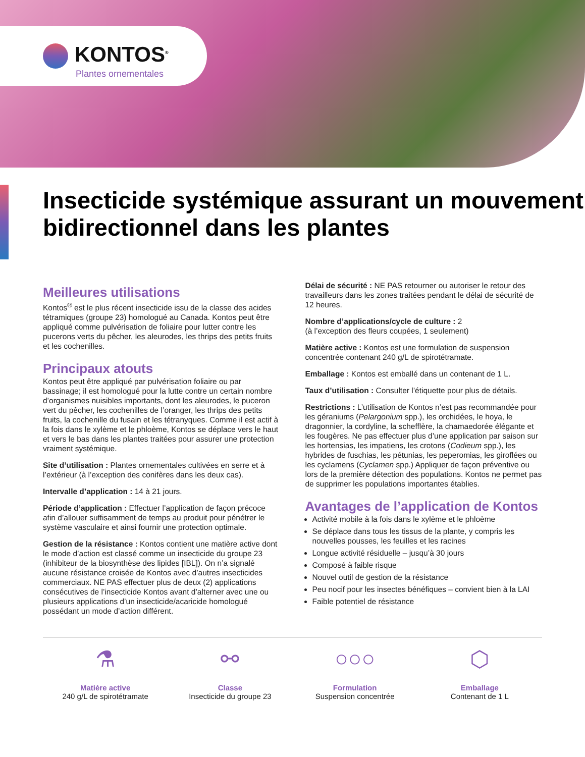KONTOS<sup>®</sup>
Plantes ornementales
Insecticide systémique assurant un mouvement bidirectionnel dans les plantes
Meilleures utilisations
Kontos<sup>®</sup> est le plus récent insecticide issu de la classe des acides tétramiques (groupe 23) homologué au Canada. Kontos peut être appliqué comme pulvérisation de foliaire pour lutter contre les pucerons verts du pêcher, les aleurodes, les thrips des petits fruits et les cochenilles.
Principaux atouts
Kontos peut être appliqué par pulvérisation foliaire ou par bassinage; il est homologué pour la lutte contre un certain nombre d’organismes nuisibles importants, dont les aleurodes, le puceron vert du pêcher, les cochenilles de l’oranger, les thrips des petits fruits, la cochenille du fusain et les tétranyques. Comme il est actif à la fois dans le xylème et le phloème, Kontos se déplace vers le haut et vers le bas dans les plantes traitées pour assurer une protection vraiment systémique.
Site d’utilisation : Plantes ornementales cultivées en serre et à l’extérieur (à l’exception des conifères dans les deux cas).
Intervalle d’application : 14 à 21 jours.
Période d’application : Effectuer l’application de façon précoce afin d’allouer suffisamment de temps au produit pour pénétrer le système vasculaire et ainsi fournir une protection optimale.
Gestion de la résistance : Kontos contient une matière active dont le mode d’action est classé comme un insecticide du groupe 23 (inhibiteur de la biosynthèse des lipides [IBL]). On n’a signalé aucune résistance croisée de Kontos avec d’autres insecticides commerciaux. NE PAS effectuer plus de deux (2) applications consécutives de l’insecticide Kontos avant d’alterner avec une ou plusieurs applications d’un insecticide/acaricide homologué possédant un mode d’action différent.
Délai de sécurité : NE PAS retourner ou autoriser le retour des travailleurs dans les zones traitées pendant le délai de sécurité de 12 heures.
Nombre d’applications/cycle de culture : 2
(à l’exception des fleurs coupées, 1 seulement)
Matière active : Kontos est une formulation de suspension concentrée contenant 240 g/L de spirotétramate.
Emballage : Kontos est emballé dans un contenant de 1 L.
Taux d’utilisation : Consulter l’étiquette pour plus de détails.
Restrictions : L’utilisation de Kontos n’est pas recommandée pour les géraniums (Pelargonium spp.), les orchidées, le hoya, le dragonnier, la cordyline, la schefflère, la chamaedorée élégante et les fougères. Ne pas effectuer plus d’une application par saison sur les hortensias, les impatiens, les crotons (Codieum spp.), les hybrides de fuschias, les pétunias, les peperomias, les giroflées ou les cyclamens (Cyclamen spp.) Appliquer de façon préventive ou lors de la première détection des populations. Kontos ne permet pas de supprimer les populations importantes établies.
Avantages de l’application de Kontos
Activité mobile à la fois dans le xylème et le phloème
Se déplace dans tous les tissus de la plante, y compris les nouvelles pousses, les feuilles et les racines
Longue activité résiduelle – jusqu’à 30 jours
Composé à faible risque
Nouvel outil de gestion de la résistance
Peu nocif pour les insectes bénéfiques – convient bien à la LAI
Faible potentiel de résistance
⚗
Matière active
240 g/L de spirotétramate
⚯
Classe
Insecticide du groupe 23
○○○
Formulation
Suspension concentrée
⬡
Emballage
Contenant de 1 L